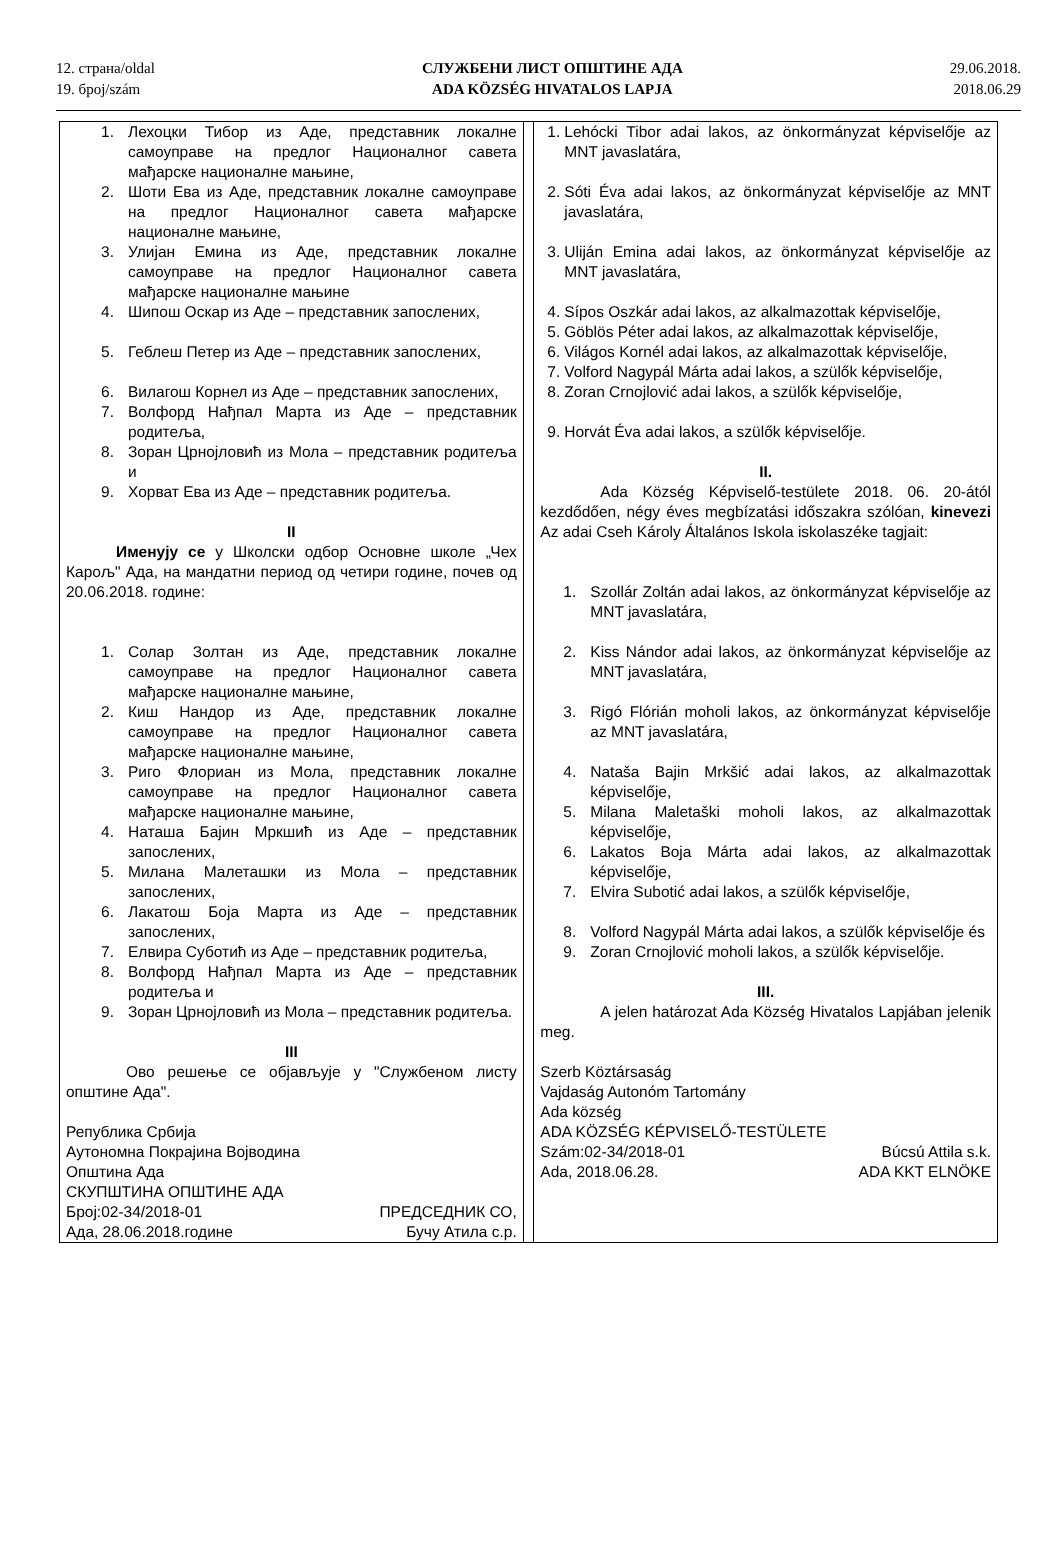12. страна/oldal
19. број/szám
СЛУЖБЕНИ ЛИСТ ОПШТИНЕ АДА
ADA KÖZSÉG HIVATALOS LAPJA
29.06.2018.
2018.06.29
1. Лехоцки Тибор из Аде, представник локалне самоуправе на предлог Националног савета мађарске националне мањине,
2. Шоти Ева из Аде, представник локалне самоуправе на предлог Националног савета мађарске националне мањине,
3. Улијан Емина из Аде, представник локалне самоуправе на предлог Националног савета мађарске националне мањине
4. Шипош Оскар из Аде – представник запослених,
5. Геблеш Петер из Аде – представник запослених,
6. Вилагош Корнел из Аде – представник запослених,
7. Волфорд Нађпал Марта из Аде – представник родитеља,
8. Зоран Црнојловић из Мола – представник родитеља и
9. Хорват Ева из Аде – представник родитеља.
II
Именују се у Школски одбор Основне школе „Чех Карољ" Ада, на мандатни период од четири године, почев од 20.06.2018. године:
1. Солар Золтан из Аде, представник локалне самоуправе на предлог Националног савета мађарске националне мањине,
2. Киш Нандор из Аде, представник локалне самоуправе на предлог Националног савета мађарске националне мањине,
3. Риго Флориан из Мола, представник локалне самоуправе на предлог Националног савета мађарске националне мањине,
4. Наташа Бајин Мркшић из Аде – представник запослених,
5. Милана Малеташки из Мола – представник запослених,
6. Лакатош Боја Марта из Аде – представник запослених,
7. Елвира Суботић из Аде – представник родитеља,
8. Волфорд Нађпал Марта из Аде – представник родитеља и
9. Зоран Црнојловић из Мола – представник родитеља.
III
Ово решење се објављује у "Службеном листу општине Ада".
Република Србија
Аутономна Покрајина Војводина
Општина Ада
СКУПШТИНА ОПШТИНЕ АДА
Број:02-34/2018-01 ПРЕДСЕДНИК СО,
Ада, 28.06.2018.године Бучу Атила с.р.
1. Lehócki Tibor adai lakos, az önkormányzat képviselője az MNT javaslatára,
2. Sóti Éva adai lakos, az önkormányzat képviselője az MNT javaslatára,
3. Uliján Emina adai lakos, az önkormányzat képviselője az MNT javaslatára,
4. Sípos Oszkár adai lakos, az alkalmazottak képviselője,
5. Göblös Péter adai lakos, az alkalmazottak képviselője,
6. Világos Kornél adai lakos, az alkalmazottak képviselője,
7. Volford Nagypál Márta adai lakos, a szülők képviselője,
8. Zoran Crnojlović adai lakos, a szülők képviselője,
9. Horvát Éva adai lakos, a szülők képviselője.
II.
Ada Község Képviselő-testülete 2018. 06. 20-ától kezdődően, négy éves megbízatási időszakra szólóan, kinevezi Az adai Cseh Károly Általános Iskola iskolaszéke tagjait:
1. Szollár Zoltán adai lakos, az önkormányzat képviselője az MNT javaslatára,
2. Kiss Nándor adai lakos, az önkormányzat képviselője az MNT javaslatára,
3. Rigó Flórián moholi lakos, az önkormányzat képviselője az MNT javaslatára,
4. Nataša Bajin Mrkšić adai lakos, az alkalmazottak képviselője,
5. Milana Maletaški moholi lakos, az alkalmazottak képviselője,
6. Lakatos Boja Márta adai lakos, az alkalmazottak képviselője,
7. Elvira Subotić adai lakos, a szülők képviselője,
8. Volford Nagypál Márta adai lakos, a szülők képviselője és
9. Zoran Crnojlović moholi lakos, a szülők képviselője.
III.
A jelen határozat Ada Község Hivatalos Lapjában jelenik meg.
Szerb Köztársaság
Vajdaság Autonóm Tartomány
Ada község
ADA KÖZSÉG KÉPVISELŐ-TESTÜLETE
Szám:02-34/2018-01 Búcsú Attila s.k.
Ada, 2018.06.28. ADA KKT ELNÖKE